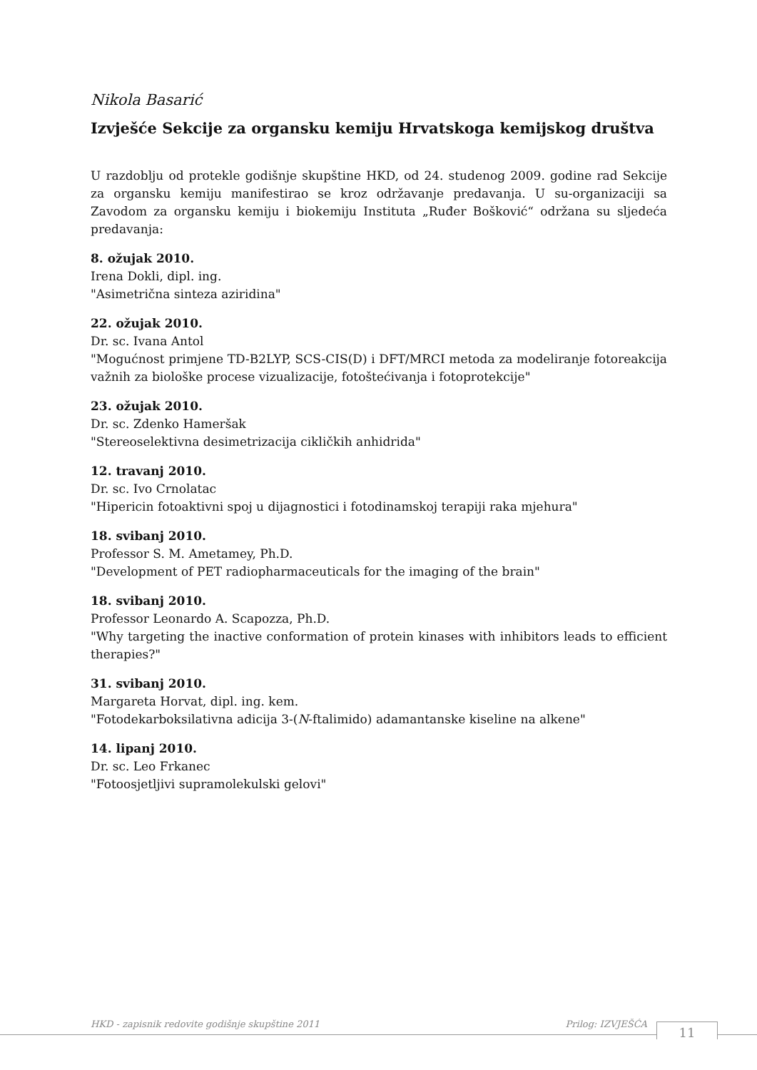Nikola Basarić
Izvješće Sekcije za organsku kemiju Hrvatskoga kemijskog društva
U razdoblju od protekle godišnje skupštine HKD, od 24. studenog 2009. godine rad Sekcije za organsku kemiju manifestirao se kroz održavanje predavanja. U su-organizaciji sa Zavodom za organsku kemiju i biokemiju Instituta „Ruđer Bošković“ održana su sljedeća predavanja:
8. ožujak 2010.
Irena Dokli, dipl. ing.
"Asimetrična sinteza aziridina"
22. ožujak 2010.
Dr. sc. Ivana Antol
"Mogućnost primjene TD-B2LYP, SCS-CIS(D) i DFT/MRCI metoda za modeliranje fotoreakcija važnih za biološke procese vizualizacije, fotoštećivanja i fotoprotekcije"
23. ožujak 2010.
Dr. sc. Zdenko Hameršak
"Stereoselektivna desimetrizacija cikličkih anhidrida"
12. travanj 2010.
Dr. sc. Ivo Crnolatac
"Hipericin fotoaktivni spoj u dijagnostici i fotodinamskoj terapiji raka mjehura"
18. svibanj 2010.
Professor S. M. Ametamey, Ph.D.
"Development of PET radiopharmaceuticals for the imaging of the brain"
18. svibanj 2010.
Professor Leonardo A. Scapozza, Ph.D.
"Why targeting the inactive conformation of protein kinases with inhibitors leads to efficient therapies?"
31. svibanj 2010.
Margareta Horvat, dipl. ing. kem.
"Fotodekarboksilativna adicija 3-(N-ftalimido) adamantanske kiseline na alkene"
14. lipanj 2010.
Dr. sc. Leo Frkanec
"Fotoosjetljivi supramolekulski gelovi"
HKD - zapisnik redovite godišnje skupštine 2011 Prilog: IZVJEŠĆA 11